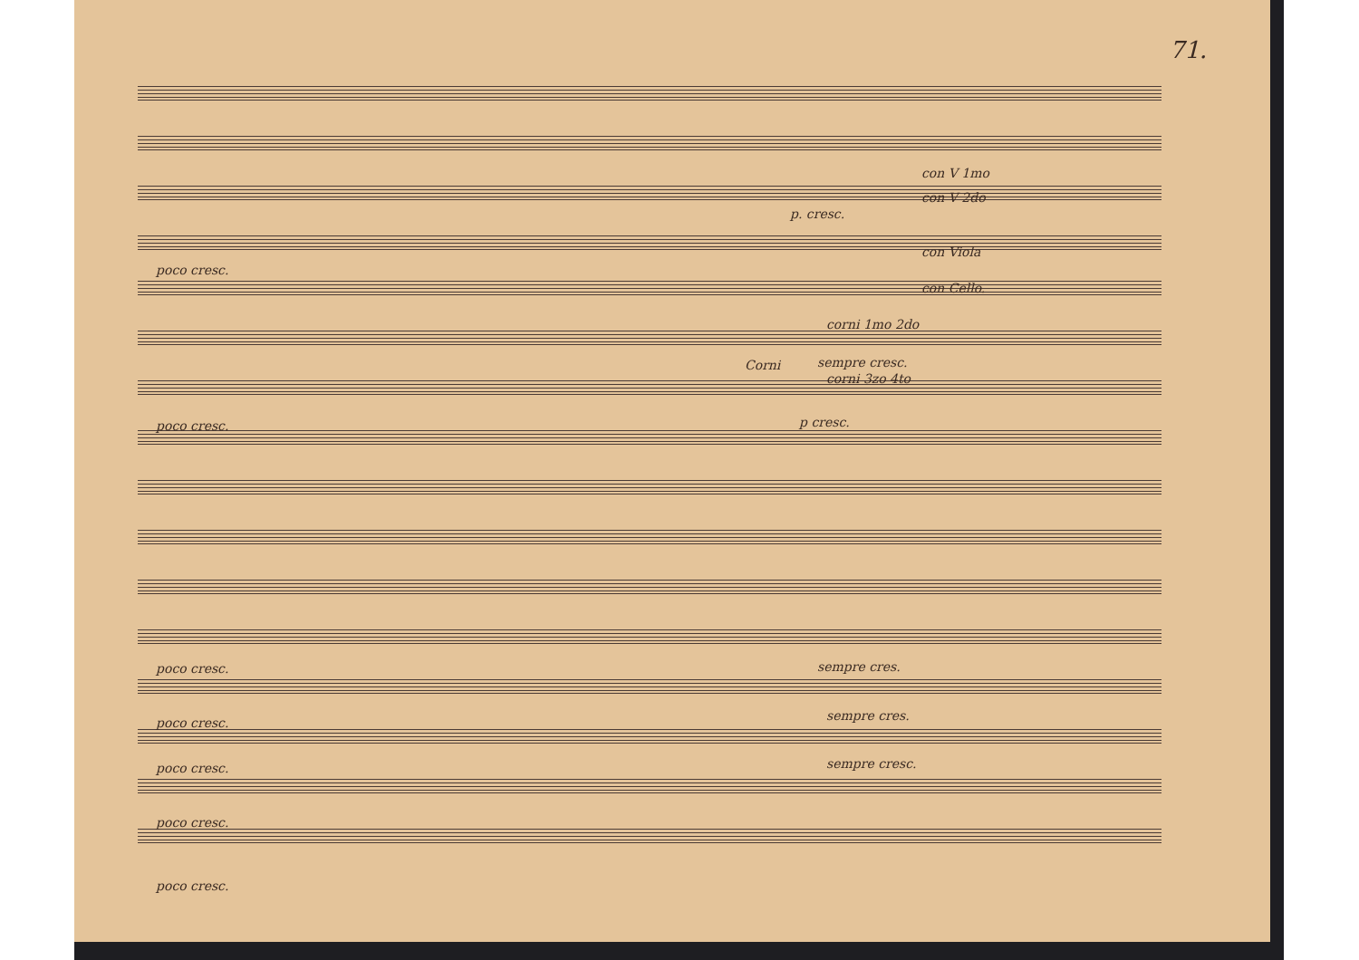71.
con V 1mo
con V 2do
p. cresc.
poco cresc.
con Viola
con Cello.
corni 1mo 2do
Corni sempre cresc.
corni 3zo 4to
poco cresc. p cresc.
poco cresc. sempre cres.
poco cresc. sempre cres.
poco cresc. sempre cresc.
poco cresc.
poco cresc.